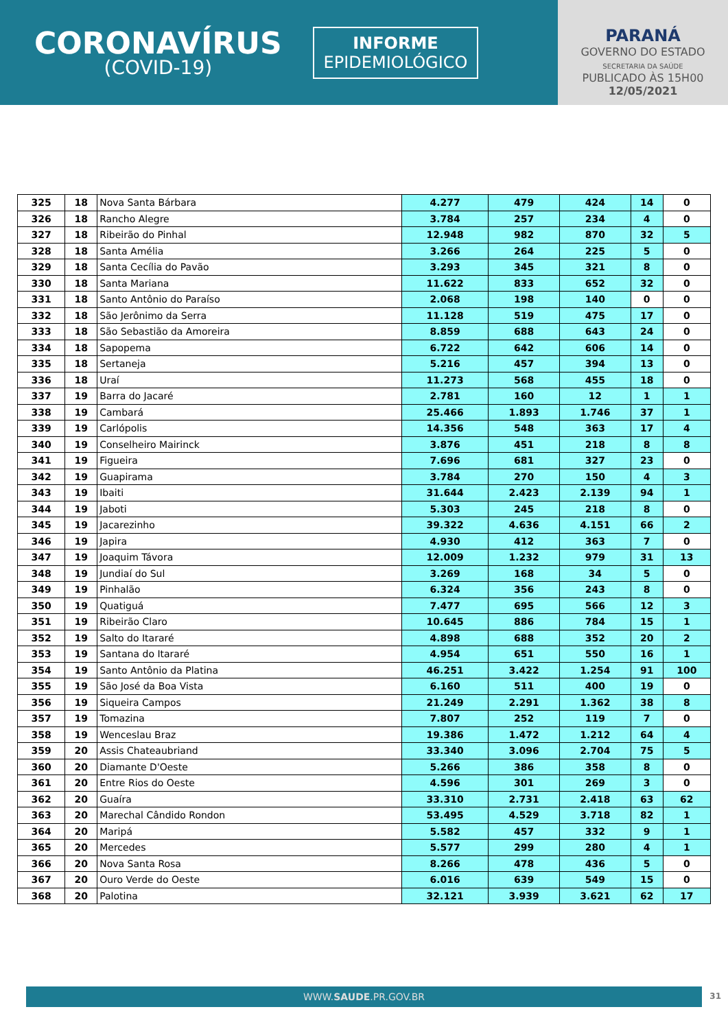CORONAVÍRUS
(COVID-19)
INFORME
EPIDEMIOLÓGICO
PARANÁ
GOVERNO DO ESTADO
SECRETARIA DA SAÚDE
PUBLICADO ÀS 15H00
12/05/2021
| 325 | 18 | Nova Santa Bárbara | 4.277 | 479 | 424 | 14 | 0 |
| 326 | 18 | Rancho Alegre | 3.784 | 257 | 234 | 4 | 0 |
| 327 | 18 | Ribeirão do Pinhal | 12.948 | 982 | 870 | 32 | 5 |
| 328 | 18 | Santa Amélia | 3.266 | 264 | 225 | 5 | 0 |
| 329 | 18 | Santa Cecília do Pavão | 3.293 | 345 | 321 | 8 | 0 |
| 330 | 18 | Santa Mariana | 11.622 | 833 | 652 | 32 | 0 |
| 331 | 18 | Santo Antônio do Paraíso | 2.068 | 198 | 140 | 0 | 0 |
| 332 | 18 | São Jerônimo da Serra | 11.128 | 519 | 475 | 17 | 0 |
| 333 | 18 | São Sebastião da Amoreira | 8.859 | 688 | 643 | 24 | 0 |
| 334 | 18 | Sapopema | 6.722 | 642 | 606 | 14 | 0 |
| 335 | 18 | Sertaneja | 5.216 | 457 | 394 | 13 | 0 |
| 336 | 18 | Uraí | 11.273 | 568 | 455 | 18 | 0 |
| 337 | 19 | Barra do Jacaré | 2.781 | 160 | 12 | 1 | 1 |
| 338 | 19 | Cambará | 25.466 | 1.893 | 1.746 | 37 | 1 |
| 339 | 19 | Carlópolis | 14.356 | 548 | 363 | 17 | 4 |
| 340 | 19 | Conselheiro Mairinck | 3.876 | 451 | 218 | 8 | 8 |
| 341 | 19 | Figueira | 7.696 | 681 | 327 | 23 | 0 |
| 342 | 19 | Guapirama | 3.784 | 270 | 150 | 4 | 3 |
| 343 | 19 | Ibaiti | 31.644 | 2.423 | 2.139 | 94 | 1 |
| 344 | 19 | Jaboti | 5.303 | 245 | 218 | 8 | 0 |
| 345 | 19 | Jacarezinho | 39.322 | 4.636 | 4.151 | 66 | 2 |
| 346 | 19 | Japira | 4.930 | 412 | 363 | 7 | 0 |
| 347 | 19 | Joaquim Távora | 12.009 | 1.232 | 979 | 31 | 13 |
| 348 | 19 | Jundiaí do Sul | 3.269 | 168 | 34 | 5 | 0 |
| 349 | 19 | Pinhalão | 6.324 | 356 | 243 | 8 | 0 |
| 350 | 19 | Quatiguá | 7.477 | 695 | 566 | 12 | 3 |
| 351 | 19 | Ribeirão Claro | 10.645 | 886 | 784 | 15 | 1 |
| 352 | 19 | Salto do Itararé | 4.898 | 688 | 352 | 20 | 2 |
| 353 | 19 | Santana do Itararé | 4.954 | 651 | 550 | 16 | 1 |
| 354 | 19 | Santo Antônio da Platina | 46.251 | 3.422 | 1.254 | 91 | 100 |
| 355 | 19 | São José da Boa Vista | 6.160 | 511 | 400 | 19 | 0 |
| 356 | 19 | Siqueira Campos | 21.249 | 2.291 | 1.362 | 38 | 8 |
| 357 | 19 | Tomazina | 7.807 | 252 | 119 | 7 | 0 |
| 358 | 19 | Wenceslau Braz | 19.386 | 1.472 | 1.212 | 64 | 4 |
| 359 | 20 | Assis Chateaubriand | 33.340 | 3.096 | 2.704 | 75 | 5 |
| 360 | 20 | Diamante D'Oeste | 5.266 | 386 | 358 | 8 | 0 |
| 361 | 20 | Entre Rios do Oeste | 4.596 | 301 | 269 | 3 | 0 |
| 362 | 20 | Guaíra | 33.310 | 2.731 | 2.418 | 63 | 62 |
| 363 | 20 | Marechal Cândido Rondon | 53.495 | 4.529 | 3.718 | 82 | 1 |
| 364 | 20 | Maripá | 5.582 | 457 | 332 | 9 | 1 |
| 365 | 20 | Mercedes | 5.577 | 299 | 280 | 4 | 1 |
| 366 | 20 | Nova Santa Rosa | 8.266 | 478 | 436 | 5 | 0 |
| 367 | 20 | Ouro Verde do Oeste | 6.016 | 639 | 549 | 15 | 0 |
| 368 | 20 | Palotina | 32.121 | 3.939 | 3.621 | 62 | 17 |
WWW.SAUDE.PR.GOV.BR 31